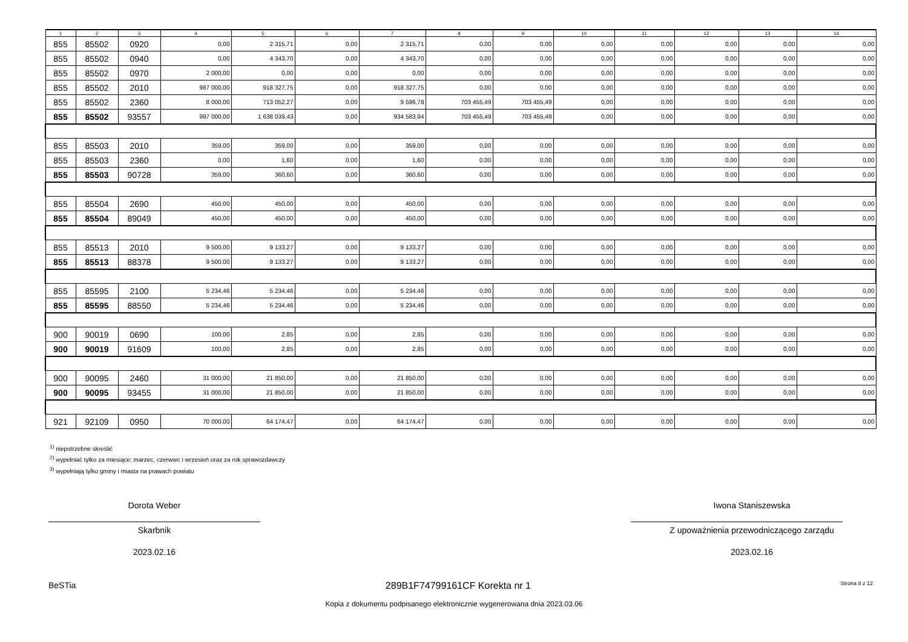| 1 | 2 | 3 | 4 | 5 | 6 | 7 | 8 | 9 | 10 | 11 | 12 | 13 | 14 |
| --- | --- | --- | --- | --- | --- | --- | --- | --- | --- | --- | --- | --- | --- |
| 855 | 85502 | 0920 | 0,00 | 2 315,71 | 0,00 | 2 315,71 | 0,00 | 0,00 | 0,00 | 0,00 | 0,00 | 0,00 | 0,00 |
| 855 | 85502 | 0940 | 0,00 | 4 343,70 | 0,00 | 4 343,70 | 0,00 | 0,00 | 0,00 | 0,00 | 0,00 | 0,00 | 0,00 |
| 855 | 85502 | 0970 | 2 000,00 | 0,00 | 0,00 | 0,00 | 0,00 | 0,00 | 0,00 | 0,00 | 0,00 | 0,00 | 0,00 |
| 855 | 85502 | 2010 | 987 000,00 | 918 327,75 | 0,00 | 918 327,75 | 0,00 | 0,00 | 0,00 | 0,00 | 0,00 | 0,00 | 0,00 |
| 855 | 85502 | 2360 | 8 000,00 | 713 052,27 | 0,00 | 9 596,78 | 703 455,49 | 703 455,49 | 0,00 | 0,00 | 0,00 | 0,00 | 0,00 |
| 855 | 85502 | 93557 | 997 000,00 | 1 638 039,43 | 0,00 | 934 583,94 | 703 455,49 | 703 455,49 | 0,00 | 0,00 | 0,00 | 0,00 | 0,00 |
| 855 | 85503 | 2010 | 359,00 | 359,00 | 0,00 | 359,00 | 0,00 | 0,00 | 0,00 | 0,00 | 0,00 | 0,00 | 0,00 |
| 855 | 85503 | 2360 | 0,00 | 1,60 | 0,00 | 1,60 | 0,00 | 0,00 | 0,00 | 0,00 | 0,00 | 0,00 | 0,00 |
| 855 | 85503 | 90728 | 359,00 | 360,60 | 0,00 | 360,60 | 0,00 | 0,00 | 0,00 | 0,00 | 0,00 | 0,00 | 0,00 |
| 855 | 85504 | 2690 | 450,00 | 450,00 | 0,00 | 450,00 | 0,00 | 0,00 | 0,00 | 0,00 | 0,00 | 0,00 | 0,00 |
| 855 | 85504 | 89049 | 450,00 | 450,00 | 0,00 | 450,00 | 0,00 | 0,00 | 0,00 | 0,00 | 0,00 | 0,00 | 0,00 |
| 855 | 85513 | 2010 | 9 500,00 | 9 133,27 | 0,00 | 9 133,27 | 0,00 | 0,00 | 0,00 | 0,00 | 0,00 | 0,00 | 0,00 |
| 855 | 85513 | 88378 | 9 500,00 | 9 133,27 | 0,00 | 9 133,27 | 0,00 | 0,00 | 0,00 | 0,00 | 0,00 | 0,00 | 0,00 |
| 855 | 85595 | 2100 | 5 234,46 | 5 234,46 | 0,00 | 5 234,46 | 0,00 | 0,00 | 0,00 | 0,00 | 0,00 | 0,00 | 0,00 |
| 855 | 85595 | 88550 | 5 234,46 | 5 234,46 | 0,00 | 5 234,46 | 0,00 | 0,00 | 0,00 | 0,00 | 0,00 | 0,00 | 0,00 |
| 900 | 90019 | 0690 | 100,00 | 2,85 | 0,00 | 2,85 | 0,00 | 0,00 | 0,00 | 0,00 | 0,00 | 0,00 | 0,00 |
| 900 | 90019 | 91609 | 100,00 | 2,85 | 0,00 | 2,85 | 0,00 | 0,00 | 0,00 | 0,00 | 0,00 | 0,00 | 0,00 |
| 900 | 90095 | 2460 | 31 000,00 | 21 850,00 | 0,00 | 21 850,00 | 0,00 | 0,00 | 0,00 | 0,00 | 0,00 | 0,00 | 0,00 |
| 900 | 90095 | 93455 | 31 000,00 | 21 850,00 | 0,00 | 21 850,00 | 0,00 | 0,00 | 0,00 | 0,00 | 0,00 | 0,00 | 0,00 |
| 921 | 92109 | 0950 | 70 000,00 | 64 174,47 | 0,00 | 64 174,47 | 0,00 | 0,00 | 0,00 | 0,00 | 0,00 | 0,00 | 0,00 |
<sup>1)</sup> niepotrzebne skreślić
<sup>2)</sup> wypełniać tylko za miesiące: marzec, czerwiec i wrzesień oraz za rok sprawozdawczy
<sup>3)</sup> wypełniają tylko gminy i miasta na prawach powiatu
Dorota Weber
Skarbnik
2023.02.16
Iwona Staniszewska
Z upoważnienia przewodniczącego zarządu
2023.02.16
BeSTia 289B1F74799161CF Korekta nr 1 Strona 8 z 12
Kopia z dokumentu podpisanego elektronicznie wygenerowana dnia 2023.03.06